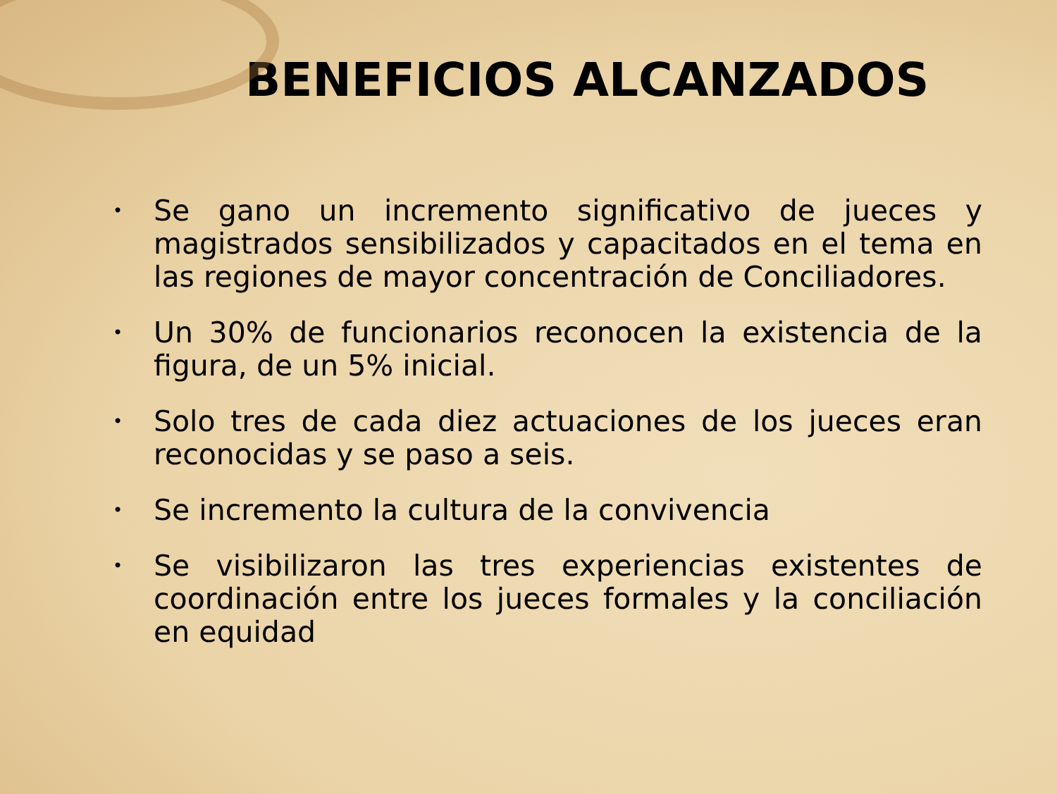BENEFICIOS ALCANZADOS
• Se gano un incremento significativo de jueces y magistrados sensibilizados y capacitados en el tema en las regiones de mayor concentración de Conciliadores.
• Un 30% de funcionarios reconocen la existencia de la figura, de un 5% inicial.
• Solo tres de cada diez actuaciones de los jueces eran reconocidas y se paso a seis.
• Se incremento la cultura de la convivencia
• Se visibilizaron las tres experiencias existentes de coordinación entre los jueces formales y la conciliación en equidad